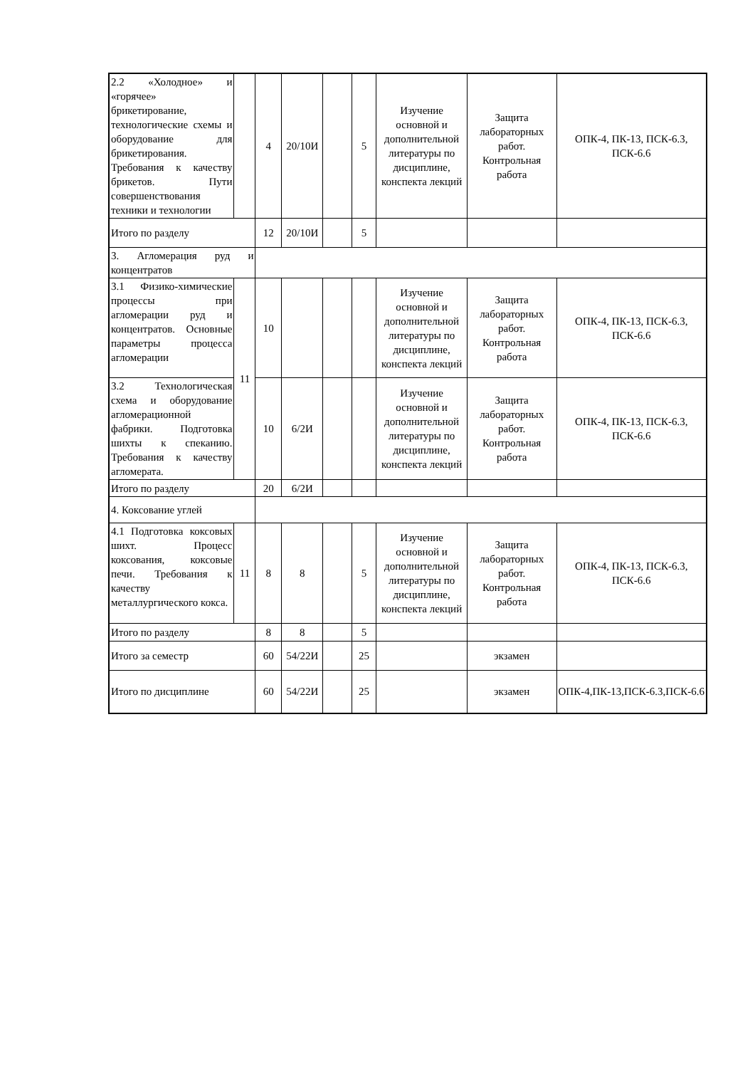| 2.2 «Холодное» и «горячее» брикетирование, технологические схемы и оборудование для брикетирования. Требования к качеству брикетов. Пути совершенствования техники и технологии | | 4 | 20/10И | | 5 | Изучение основной и дополнительной литературы по дисциплине, конспекта лекций | Защита лабораторных работ. Контрольная работа | ОПК-4, ПК-13, ПСК-6.3, ПСК-6.6 |
| Итого по разделу | | 12 | 20/10И | | 5 | | | |
| 3. Агломерация руд и концентратов | | | | | | | | |
| 3.1 Физико-химические процессы при агломерации руд и концентратов. Основные параметры процесса агломерации | 11 | 10 | | | | Изучение основной и дополнительной литературы по дисциплине, конспекта лекций | Защита лабораторных работ. Контрольная работа | ОПК-4, ПК-13, ПСК-6.3, ПСК-6.6 |
| 3.2 Технологическая схема и оборудование агломерационной фабрики. Подготовка шихты к спеканию. Требования к качеству агломерата. | | 10 | 6/2И | | | Изучение основной и дополнительной литературы по дисциплине, конспекта лекций | Защита лабораторных работ. Контрольная работа | ОПК-4, ПК-13, ПСК-6.3, ПСК-6.6 |
| Итого по разделу | | 20 | 6/2И | | | | | |
| 4. Коксование углей | | | | | | | | |
| 4.1 Подготовка коксовых шихт. Процесс коксования, коксовые печи. Требования к качеству металлургического кокса. | 11 | 8 | 8 | | 5 | Изучение основной и дополнительной литературы по дисциплине, конспекта лекций | Защита лабораторных работ. Контрольная работа | ОПК-4, ПК-13, ПСК-6.3, ПСК-6.6 |
| Итого по разделу | | 8 | 8 | | 5 | | | |
| Итого за семестр | | 60 | 54/22И | | 25 | | экзамен | |
| Итого по дисциплине | | 60 | 54/22И | | 25 | | экзамен | ОПК-4,ПК-13,ПСК-6.3,ПСК-6.6 |